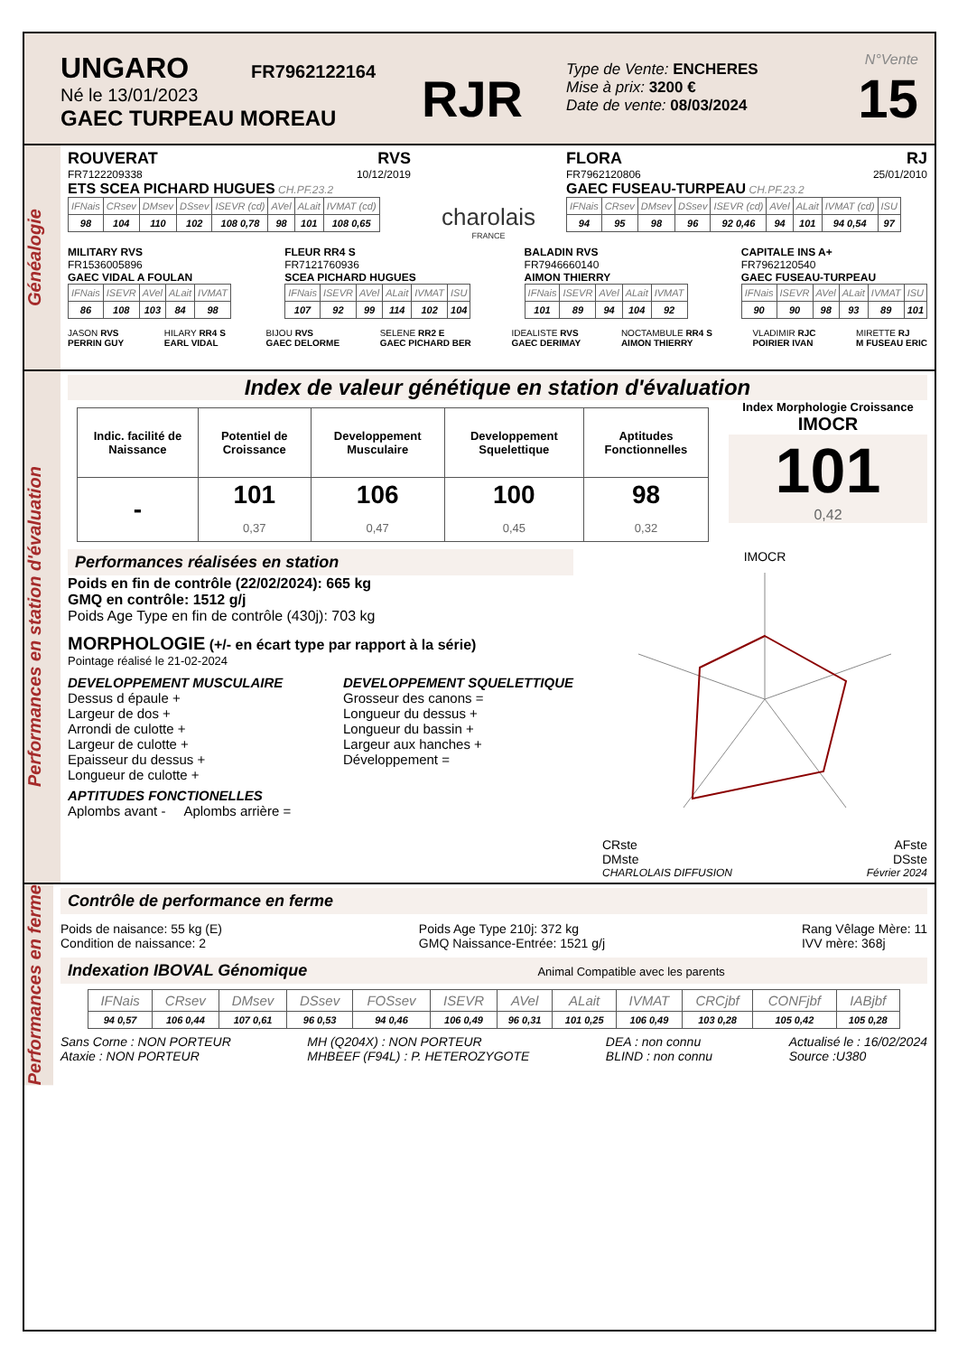UNGARO FR7962122164
Né le 13/01/2023
GAEC TURPEAU MOREAU
RJR
Type de Vente: ENCHERES
Mise à prix: 3200 €
Date de vente: 08/03/2024
N°Vente
15
Généalogie
ROUVERAT RVS
FR7122209338 10/12/2019
ETS SCEA PICHARD HUGUES CH.PF.23.2
| IFNais | CRsev | DMsev | DSsev | ISEVR (cd) | AVel | ALait | IVMAT (cd) |
| --- | --- | --- | --- | --- | --- | --- | --- |
| 98 | 104 | 110 | 102 | 108 0,78 | 98 | 101 | 108 0,65 |
charolais
FRANCE
FLORA RJ
FR7962120806 25/01/2010
GAEC FUSEAU-TURPEAU CH.PF.23.2
| IFNais | CRsev | DMsev | DSsev | ISEVR (cd) | AVel | ALait | IVMAT (cd) | ISU |
| --- | --- | --- | --- | --- | --- | --- | --- | --- |
| 94 | 95 | 98 | 96 | 92 0,46 | 94 | 101 | 94 0,54 | 97 |
MILITARY RVS
FR1536005896
GAEC VIDAL A FOULAN
| IFNais | ISEVR | AVel | ALait | IVMAT |
| --- | --- | --- | --- | --- |
| 86 | 108 | 103 | 84 | 98 |
FLEUR RR4 S
FR7121760936
SCEA PICHARD HUGUES
| IFNais | ISEVR | AVel | ALait | IVMAT | ISU |
| --- | --- | --- | --- | --- | --- |
| 107 | 92 | 99 | 114 | 102 | 104 |
BALADIN RVS
FR7946660140
AIMON THIERRY
| IFNais | ISEVR | AVel | ALait | IVMAT |
| --- | --- | --- | --- | --- |
| 101 | 89 | 94 | 104 | 92 |
CAPITALE INS A+
FR7962120540
GAEC FUSEAU-TURPEAU
| IFNais | ISEVR | AVel | ALait | IVMAT | ISU |
| --- | --- | --- | --- | --- | --- |
| 90 | 90 | 98 | 93 | 89 | 101 |
JASON RVS
PERRIN GUY
HILARY RR4 S
EARL VIDAL
BIJOU RVS
GAEC DELORME
SELENE RR2 E
GAEC PICHARD BER
IDEALISTE RVS
GAEC DERIMAY
NOCTAMBULE RR4 S
AIMON THIERRY
VLADIMIR RJC
POIRIER IVAN
MIRETTE RJ
M FUSEAU ERIC
Performances en station d'évaluation
Index de valeur génétique en station d'évaluation
| Indic. facilité de Naissance | Potentiel de Croissance | Developpement Musculaire | Developpement Squelettique | Aptitudes Fonctionnelles |
| --- | --- | --- | --- | --- |
| - | 101 0,37 | 106 0,47 | 100 0,45 | 98 0,32 |
Index Morphologie Croissance
IMOCR
101
0,42
Performances réalisées en station
Poids en fin de contrôle (22/02/2024): 665 kg
GMQ en contrôle: 1512 g/j
Poids Age Type en fin de contrôle (430j): 703 kg
MORPHOLOGIE (+/- en écart type par rapport à la série)
Pointage réalisé le 21-02-2024
DEVELOPPEMENT MUSCULAIRE
Dessus d épaule +
Largeur de dos +
Arrondi de culotte +
Largeur de culotte +
Epaisseur du dessus +
Longueur de culotte +
DEVELOPPEMENT SQUELETTIQUE
Grosseur des canons =
Longueur du dessus +
Longueur du bassin +
Largeur aux hanches +
Développement =
APTITUDES FONCTIONELLES
Aplombs avant - Aplombs arrière =
IMOCR
CRste AFste
DMste DSste
CHARLOLAIS DIFFUSION Février 2024
Performances en ferme
Contrôle de performance en ferme
Poids de naisance: 55 kg (E)
Condition de naissance: 2
Poids Age Type 210j: 372 kg
GMQ Naissance-Entrée: 1521 g/j
Rang Vêlage Mère: 11
IVV mère: 368j
Indexation IBOVAL Génomique Animal Compatible avec les parents
| IFNais | CRsev | DMsev | DSsev | FOSsev | ISEVR | AVel | ALait | IVMAT | CRCjbf | CONFjbf | IABjbf |
| --- | --- | --- | --- | --- | --- | --- | --- | --- | --- | --- | --- |
| 94 0,57 | 106 0,44 | 107 0,61 | 96 0,53 | 94 0,46 | 106 0,49 | 96 0,31 | 101 0,25 | 106 0,49 | 103 0,28 | 105 0,42 | 105 0,28 |
Sans Corne : NON PORTEUR
Ataxie : NON PORTEUR
MH (Q204X) : NON PORTEUR
MHBEEF (F94L) : P. HETEROZYGOTE
DEA : non connu
BLIND : non connu
Actualisé le : 16/02/2024
Source :U380